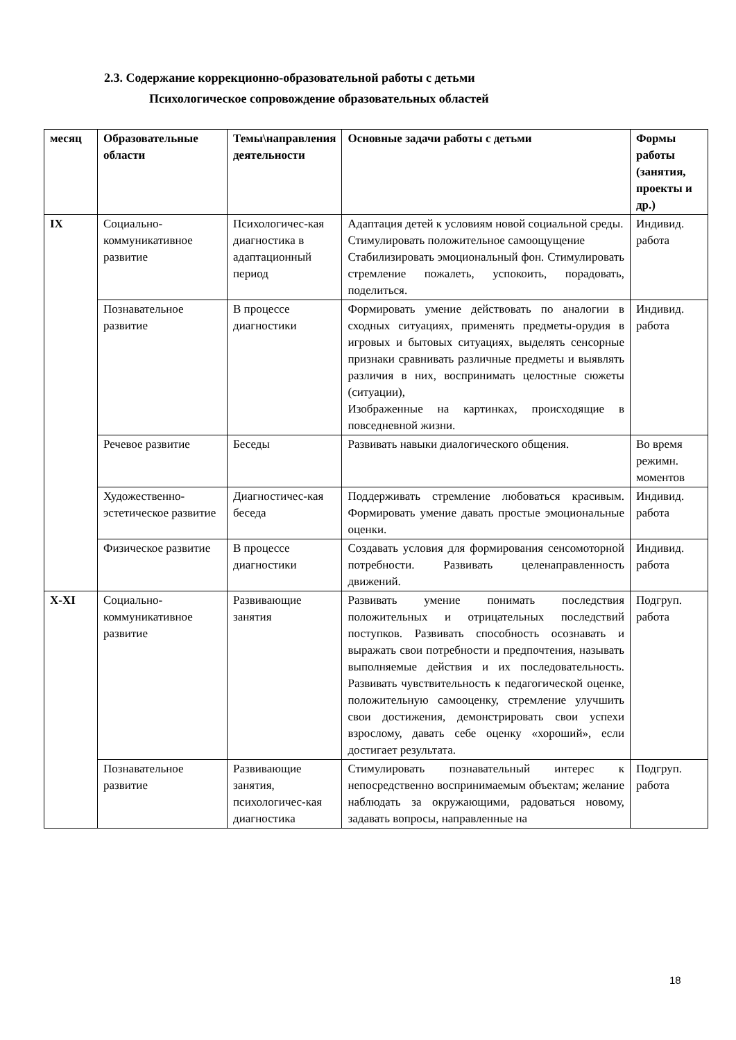2.3. Содержание коррекционно-образовательной работы с детьми
Психологическое сопровождение образовательных областей
| месяц | Образовательные области | Темы\направления деятельности | Основные задачи работы с детьми | Формы работы (занятия, проекты и др.) |
| --- | --- | --- | --- | --- |
| IX | Социально-коммуникативное развитие | Психологичес-кая диагностика в адаптационный период | Адаптация детей к условиям новой социальной среды. Стимулировать положительное самоощущение Стабилизировать эмоциональный фон. Стимулировать стремление пожалеть, успокоить, порадовать, поделиться. | Индивид. работа |
| | Познавательное развитие | В процессе диагностики | Формировать умение действовать по аналогии в сходных ситуациях, применять предметы-орудия в игровых и бытовых ситуациях, выделять сенсорные признаки сравнивать различные предметы и выявлять различия в них, воспринимать целостные сюжеты (ситуации), Изображенные на картинках, происходящие в повседневной жизни. | Индивид. работа |
| | Речевое развитие | Беседы | Развивать навыки диалогического общения. | Во время режимн. моментов |
| | Художественно-эстетическое развитие | Диагностичес-кая беседа | Поддерживать стремление любоваться красивым. Формировать умение давать простые эмоциональные оценки. | Индивид. работа |
| | Физическое развитие | В процессе диагностики | Создавать условия для формирования сенсомоторной потребности. Развивать целенаправленность движений. | Индивид. работа |
| X-XI | Социально-коммуникативное развитие | Развивающие занятия | Развивать умение понимать последствия положительных и отрицательных последствий поступков. Развивать способность осознавать и выражать свои потребности и предпочтения, называть выполняемые действия и их последовательность. Развивать чувствительность к педагогической оценке, положительную самооценку, стремление улучшить свои достижения, демонстрировать свои успехи взрослому, давать себе оценку «хороший», если достигает результата. | Подгруп. работа |
| | Познавательное развитие | Развивающие занятия, психологичес-кая диагностика | Стимулировать познавательный интерес к непосредственно воспринимаемым объектам; желание наблюдать за окружающими, радоваться новому, задавать вопросы, направленные на | Подгруп. работа |
18